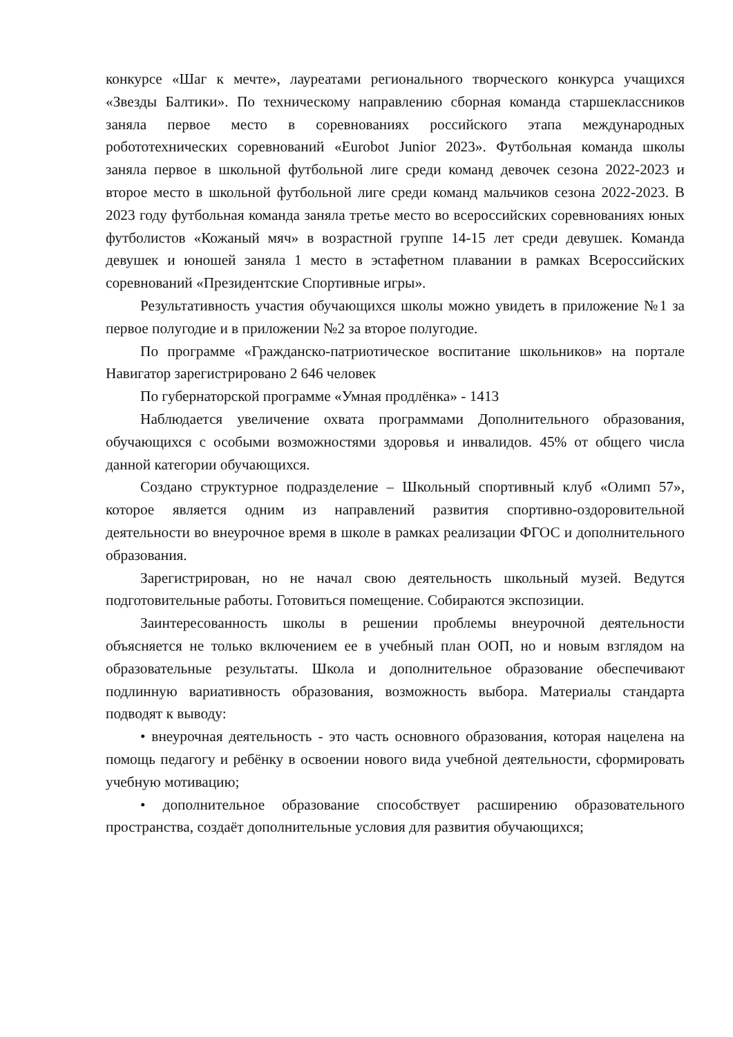конкурсе «Шаг к мечте», лауреатами регионального творческого конкурса учащихся «Звезды Балтики». По техническому направлению сборная команда старшеклассников заняла первое место в соревнованиях российского этапа международных робототехнических соревнований «Eurobot Junior 2023». Футбольная команда школы заняла первое в школьной футбольной лиге среди команд девочек сезона 2022-2023 и второе место в школьной футбольной лиге среди команд мальчиков сезона 2022-2023. В 2023 году футбольная команда заняла третье место во всероссийских соревнованиях юных футболистов «Кожаный мяч» в возрастной группе 14-15 лет среди девушек. Команда девушек и юношей заняла 1 место в эстафетном плавании в рамках Всероссийских соревнований «Президентские Спортивные игры».
Результативность участия обучающихся школы можно увидеть в приложение №1 за первое полугодие и в приложении №2 за второе полугодие.
По программе «Гражданско-патриотическое воспитание школьников» на портале Навигатор зарегистрировано 2 646 человек
По губернаторской программе «Умная продлёнка» - 1413
Наблюдается увеличение охвата программами Дополнительного образования, обучающихся с особыми возможностями здоровья и инвалидов. 45% от общего числа данной категории обучающихся.
Создано структурное подразделение – Школьный спортивный клуб «Олимп 57», которое является одним из направлений развития спортивно-оздоровительной деятельности во внеурочное время в школе в рамках реализации ФГОС и дополнительного образования.
Зарегистрирован, но не начал свою деятельность школьный музей. Ведутся подготовительные работы. Готовиться помещение. Собираются экспозиции.
Заинтересованность школы в решении проблемы внеурочной деятельности объясняется не только включением ее в учебный план ООП, но и новым взглядом на образовательные результаты. Школа и дополнительное образование обеспечивают подлинную вариативность образования, возможность выбора. Материалы стандарта подводят к выводу:
• внеурочная деятельность - это часть основного образования, которая нацелена на помощь педагогу и ребёнку в освоении нового вида учебной деятельности, сформировать учебную мотивацию;
• дополнительное образование способствует расширению образовательного пространства, создаёт дополнительные условия для развития обучающихся;